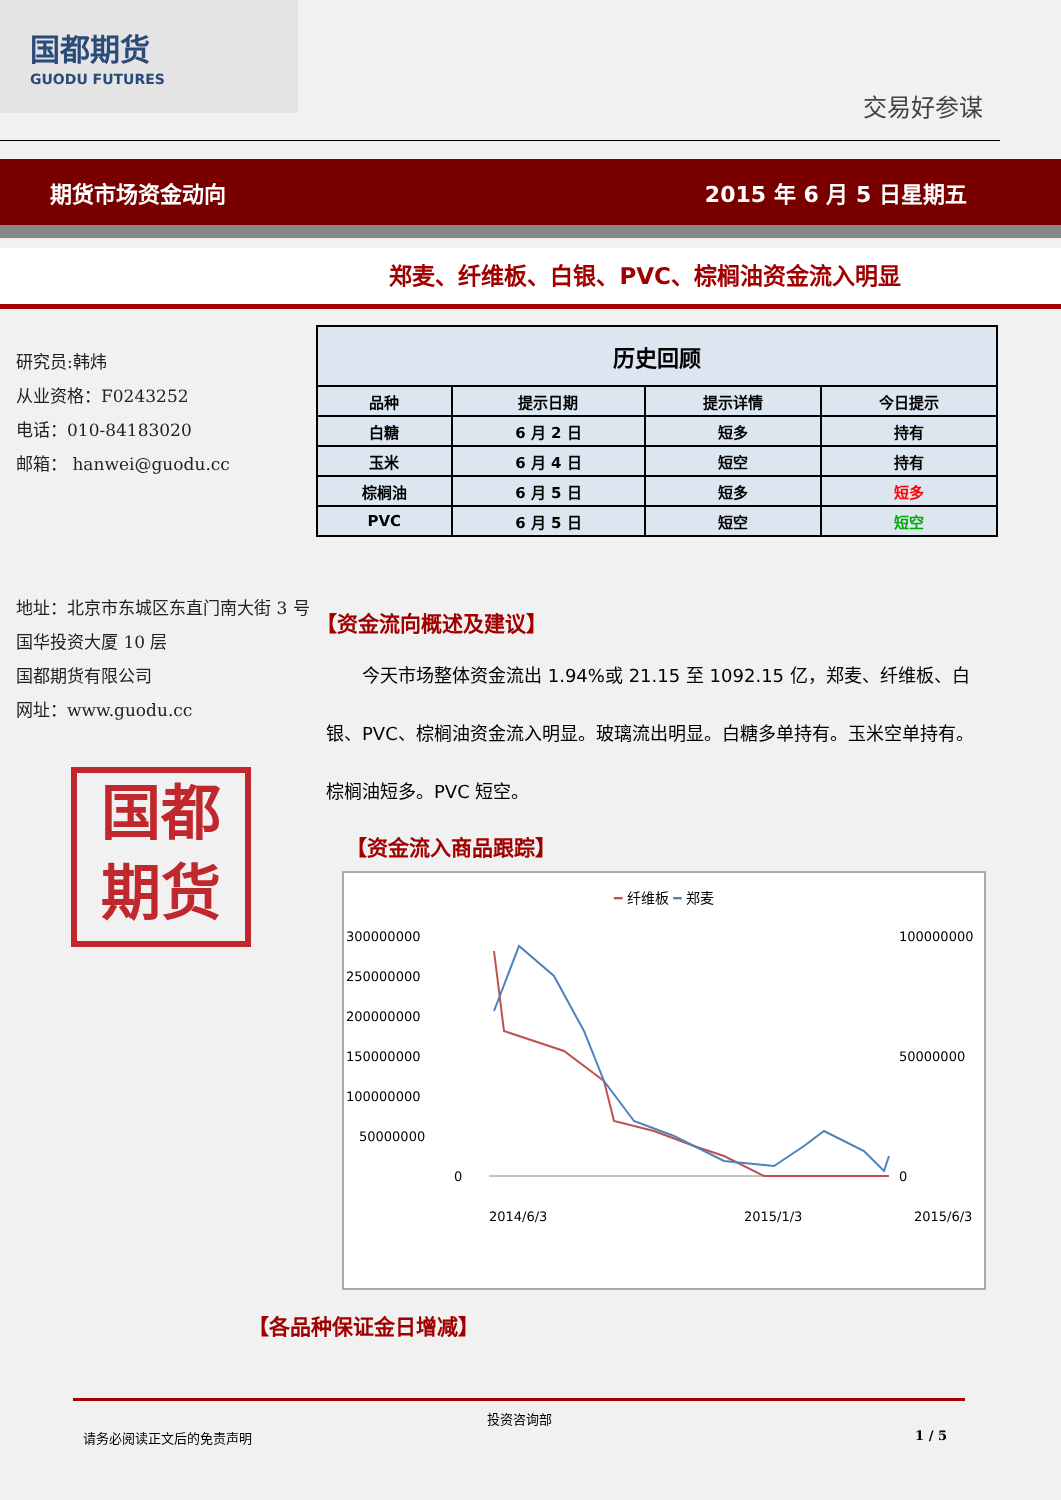国都期货
GUODU FUTURES
交易好参谋
期货市场资金动向 2015 年 6 月 5 日星期五
郑麦、纤维板、白银、PVC、棕榈油资金流入明显
研究员:韩炜
从业资格：F0243252
电话：010-84183020
邮箱： hanwei@guodu.cc
地址：北京市东城区东直门南大街 3 号国华投资大厦 10 层
国都期货有限公司
网址：www.guodu.cc
国都
期货
| 历史回顾 | | | |
| --- | --- | --- | --- |
| 品种 | 提示日期 | 提示详情 | 今日提示 |
| 白糖 | 6 月 2 日 | 短多 | 持有 |
| 玉米 | 6 月 4 日 | 短空 | 持有 |
| 棕榈油 | 6 月 5 日 | 短多 | 短多 |
| PVC | 6 月 5 日 | 短空 | 短空 |
【资金流向概述及建议】
今天市场整体资金流出 1.94%或 21.15 至 1092.15 亿，郑麦、纤维板、白银、PVC、棕榈油资金流入明显。玻璃流出明显。白糖多单持有。玉米空单持有。棕榈油短多。PVC 短空。
【资金流入商品跟踪】
━ 纤维板 ━ 郑麦
300000000
250000000
200000000
150000000
100000000
50000000
0
100000000
50000000
0
2014/6/3
2015/1/3
2015/6/3
【各品种保证金日增减】
投资咨询部
请务必阅读正文后的免责声明 1 / 5